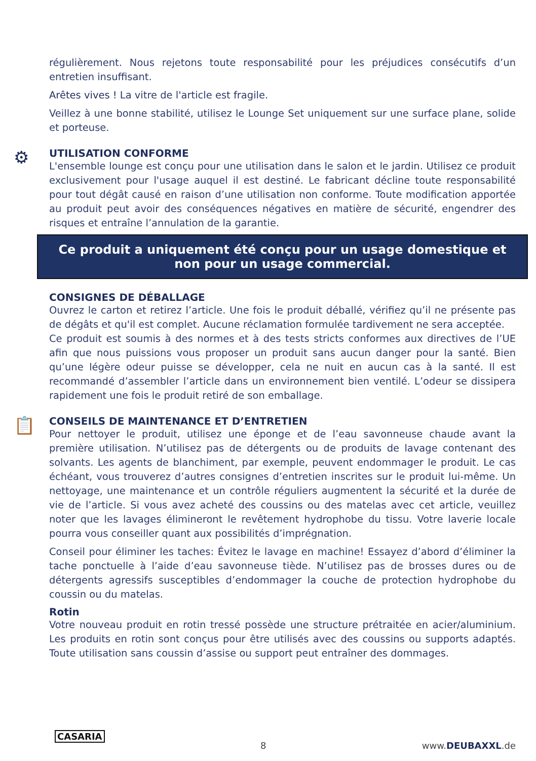régulièrement. Nous rejetons toute responsabilité pour les préjudices consécutifs d’un entretien insuffisant.
Arêtes vives ! La vitre de l'article est fragile.
Veillez à une bonne stabilité, utilisez le Lounge Set uniquement sur une surface plane, solide et porteuse.
⚙
UTILISATION CONFORME
L'ensemble lounge est conçu pour une utilisation dans le salon et le jardin. Utilisez ce produit exclusivement pour l'usage auquel il est destiné. Le fabricant décline toute responsabilité pour tout dégât causé en raison d’une utilisation non conforme. Toute modification apportée au produit peut avoir des conséquences négatives en matière de sécurité, engendrer des risques et entraîne l’annulation de la garantie.
Ce produit a uniquement été conçu pour un usage domestique et non pour un usage commercial.
CONSIGNES DE DÉBALLAGE
Ouvrez le carton et retirez l’article. Une fois le produit déballé, vérifiez qu’il ne présente pas de dégâts et qu'il est complet. Aucune réclamation formulée tardivement ne sera acceptée.
Ce produit est soumis à des normes et à des tests stricts conformes aux directives de l’UE afin que nous puissions vous proposer un produit sans aucun danger pour la santé. Bien qu’une légère odeur puisse se développer, cela ne nuit en aucun cas à la santé. Il est recommandé d’assembler l’article dans un environnement bien ventilé. L’odeur se dissipera rapidement une fois le produit retiré de son emballage.
📋
CONSEILS DE MAINTENANCE ET D’ENTRETIEN
Pour nettoyer le produit, utilisez une éponge et de l’eau savonneuse chaude avant la première utilisation. N’utilisez pas de détergents ou de produits de lavage contenant des solvants. Les agents de blanchiment, par exemple, peuvent endommager le produit. Le cas échéant, vous trouverez d’autres consignes d’entretien inscrites sur le produit lui-même. Un nettoyage, une maintenance et un contrôle réguliers augmentent la sécurité et la durée de vie de l’article. Si vous avez acheté des coussins ou des matelas avec cet article, veuillez noter que les lavages élimineront le revêtement hydrophobe du tissu. Votre laverie locale pourra vous conseiller quant aux possibilités d’imprégnation.
Conseil pour éliminer les taches: Évitez le lavage en machine! Essayez d’abord d’éliminer la tache ponctuelle à l’aide d’eau savonneuse tiède. N’utilisez pas de brosses dures ou de détergents agressifs susceptibles d’endommager la couche de protection hydrophobe du coussin ou du matelas.
Rotin
Votre nouveau produit en rotin tressé possède une structure prétraitée en acier/aluminium. Les produits en rotin sont conçus pour être utilisés avec des coussins ou supports adaptés. Toute utilisation sans coussin d’assise ou support peut entraîner des dommages.
CASARIA 8 www.DEUBAXXL.de